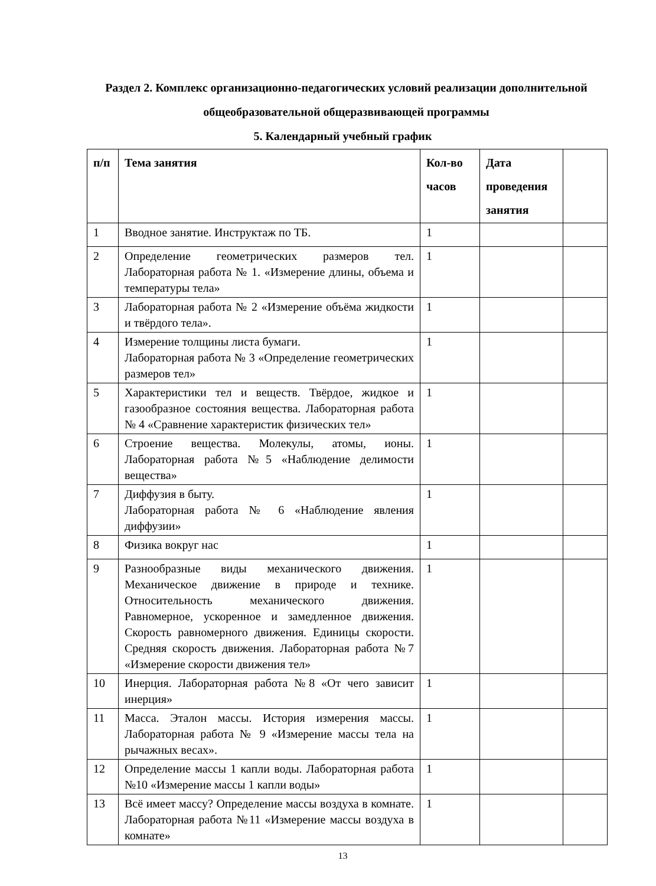Раздел 2. Комплекс организационно-педагогических условий реализации дополнительной общеобразовательной общеразвивающей программы
5. Календарный учебный график
| п/п | Тема занятия | Кол-во часов | Дата проведения занятия | |
| --- | --- | --- | --- | --- |
| 1 | Вводное занятие. Инструктаж по ТБ. | 1 | | |
| 2 | Определение геометрических размеров тел. Лабораторная работа № 1. «Измерение длины, объема и температуры тела» | 1 | | |
| 3 | Лабораторная работа № 2 «Измерение объёма жидкости и твёрдого тела». | 1 | | |
| 4 | Измерение толщины листа бумаги. Лабораторная работа № 3 «Определение геометрических размеров тел» | 1 | | |
| 5 | Характеристики тел и веществ. Твёрдое, жидкое и газообразное состояния вещества. Лабораторная работа № 4 «Сравнение характеристик физических тел» | 1 | | |
| 6 | Строение вещества. Молекулы, атомы, ионы. Лабораторная работа №5 «Наблюдение делимости вещества» | 1 | | |
| 7 | Диффузия в быту. Лабораторная работа № 6 «Наблюдение явления диффузии» | 1 | | |
| 8 | Физика вокруг нас | 1 | | |
| 9 | Разнообразные виды механического движения. Механическое движение в природе и технике. Относительность механического движения. Равномерное, ускоренное и замедленное движения. Скорость равномерного движения. Единицы скорости. Средняя скорость движения. Лабораторная работа №7 «Измерение скорости движения тел» | 1 | | |
| 10 | Инерция. Лабораторная работа №8 «От чего зависит инерция» | 1 | | |
| 11 | Масса. Эталон массы. История измерения массы. Лабораторная работа № 9 «Измерение массы тела на рычажных весах». | 1 | | |
| 12 | Определение массы 1 капли воды. Лабораторная работа №10 «Измерение массы 1 капли воды» | 1 | | |
| 13 | Всё имеет массу? Определение массы воздуха в комнате. Лабораторная работа №11 «Измерение массы воздуха в комнате» | 1 | | |
13